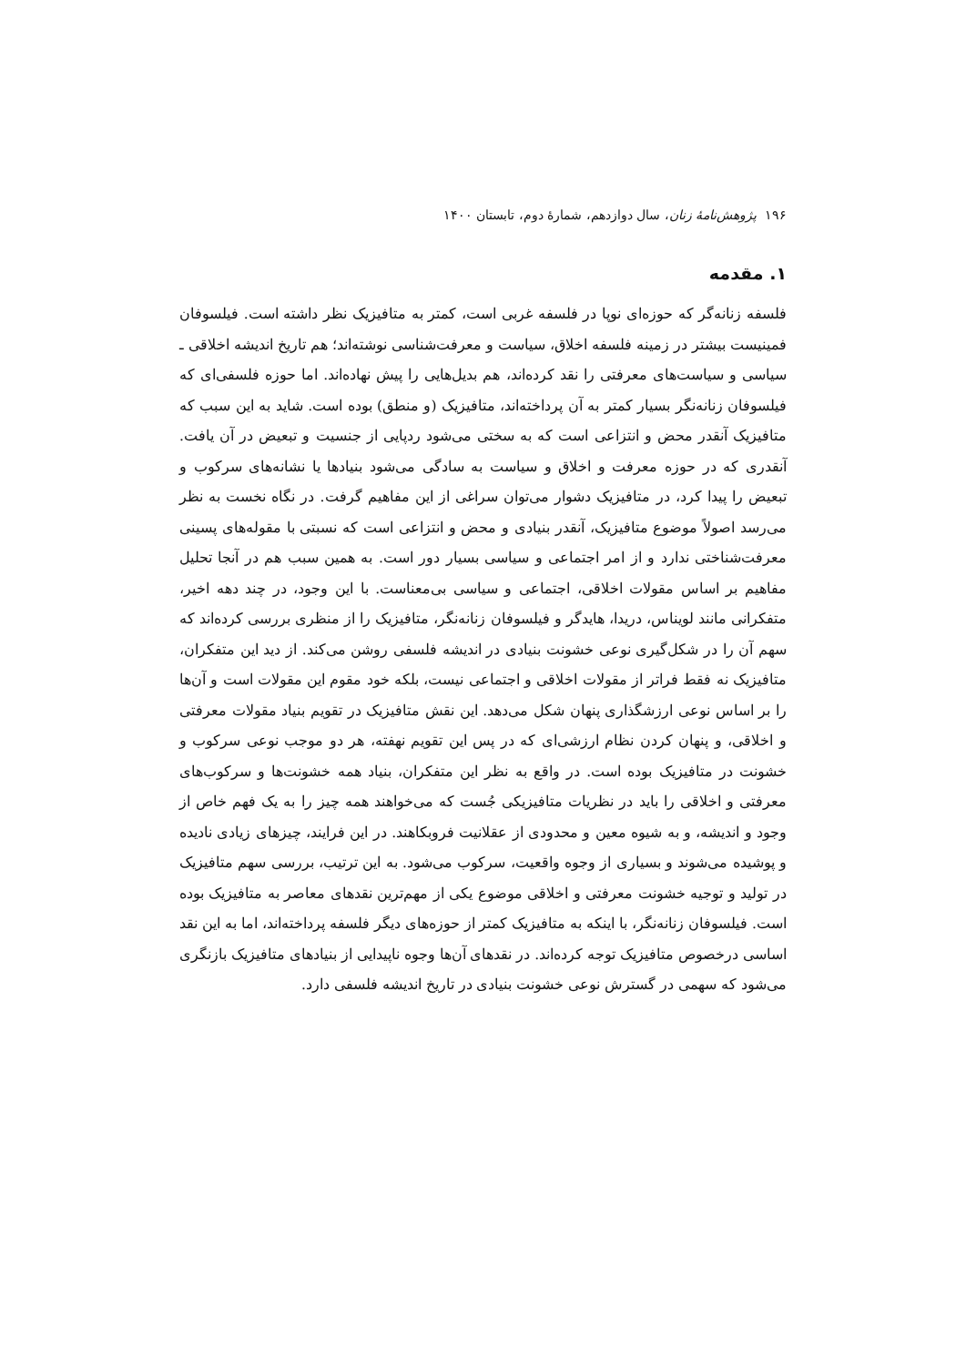۱۹۶ پژوهش‌نامهٔ زنان، سال دوازدهم، شمارهٔ دوم، تابستان ۱۴۰۰
۱. مقدمه
فلسفه زنانه‌گر که حوزه‌ای نوپا در فلسفه غربی است، کمتر به متافیزیک نظر داشته است. فیلسوفان فمینیست بیشتر در زمینه فلسفه اخلاق، سیاست و معرفت‌شناسی نوشته‌اند؛ هم تاریخ اندیشه اخلاقی ـ سیاسی و سیاست‌های معرفتی را نقد کرده‌اند، هم بدیل‌هایی را پیش نهاده‌اند. اما حوزه فلسفی‌ای که فیلسوفان زنانه‌نگر بسیار کمتر به آن پرداخته‌اند، متافیزیک (و منطق) بوده است. شاید به این سبب که متافیزیک آنقدر محض و انتزاعی است که به سختی می‌شود ردپایی از جنسیت و تبعیض در آن یافت. آنقدری که در حوزه معرفت و اخلاق و سیاست به سادگی می‌شود بنیادها یا نشانه‌های سرکوب و تبعیض را پیدا کرد، در متافیزیک دشوار می‌توان سراغی از این مفاهیم گرفت. در نگاه نخست به نظر می‌رسد اصولاً موضوع متافیزیک، آنقدر بنیادی و محض و انتزاعی است که نسبتی با مقوله‌های پسینی معرفت‌شناختی ندارد و از امر اجتماعی و سیاسی بسیار دور است. به همین سبب هم در آنجا تحلیل مفاهیم بر اساس مقولات اخلاقی، اجتماعی و سیاسی بی‌معناست. با این وجود، در چند دهه اخیر، متفکرانی مانند لویناس، دریدا، هایدگر و فیلسوفان زنانه‌نگر، متافیزیک را از منظری بررسی کرده‌اند که سهم آن را در شکل‌گیری نوعی خشونت بنیادی در اندیشه فلسفی روشن می‌کند. از دید این متفکران، متافیزیک نه فقط فراتر از مقولات اخلاقی و اجتماعی نیست، بلکه خود مقوم این مقولات است و آن‌ها را بر اساس نوعی ارزشگذاری پنهان شکل می‌دهد. این نقش متافیزیک در تقویم بنیاد مقولات معرفتی و اخلاقی، و پنهان کردن نظام ارزشی‌ای که در پس این تقویم نهفته، هر دو موجب نوعی سرکوب و خشونت در متافیزیک بوده است. در واقع به نظر این متفکران، بنیاد همه خشونت‌ها و سرکوب‌های معرفتی و اخلاقی را باید در نظریات متافیزیکی جُست که می‌خواهند همه چیز را به یک فهم خاص از وجود و اندیشه، و به شیوه معین و محدودی از عقلانیت فروبکاهند. در این فرایند، چیزهای زیادی نادیده و پوشیده می‌شوند و بسیاری از وجوه واقعیت، سرکوب می‌شود. به این ترتیب، بررسی سهم متافیزیک در تولید و توجیه خشونت معرفتی و اخلاقی موضوع یکی از مهم‌ترین نقدهای معاصر به متافیزیک بوده است. فیلسوفان زنانه‌نگر، با اینکه به متافیزیک کمتر از حوزه‌های دیگر فلسفه پرداخته‌اند، اما به این نقد اساسی درخصوص متافیزیک توجه کرده‌اند. در نقدهای آن‌ها وجوه ناپیدایی از بنیادهای متافیزیک بازنگری می‌شود که سهمی در گسترش نوعی خشونت بنیادی در تاریخ اندیشه فلسفی دارد.